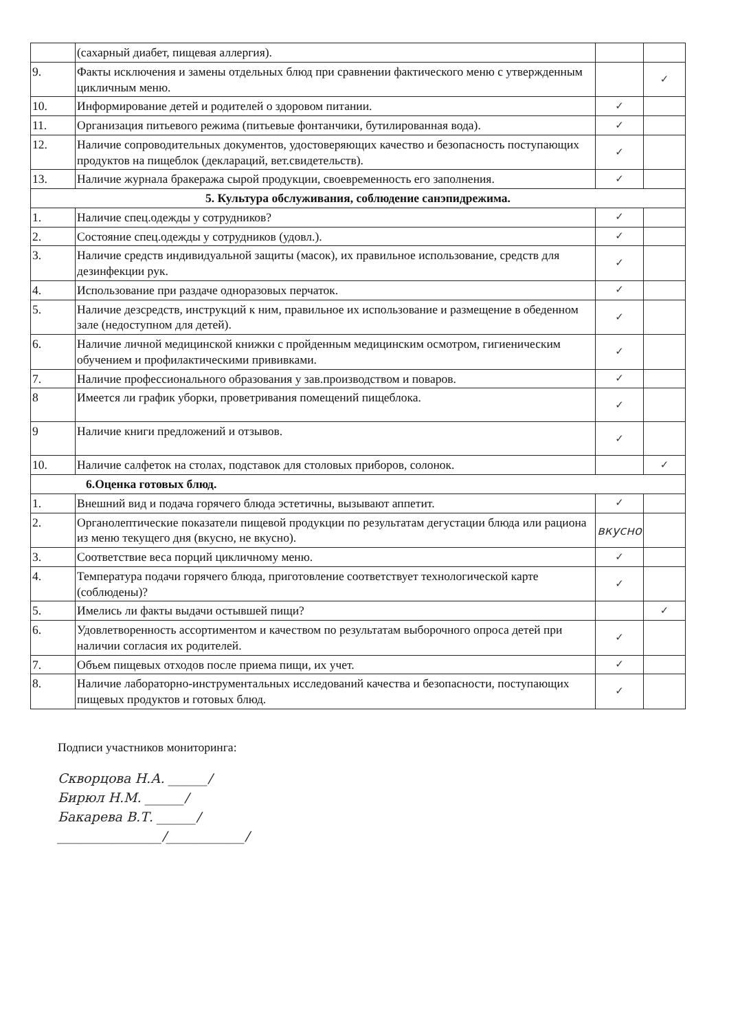| | (сахарный диабет, пищевая аллергия). | | |
| 9. | Факты исключения и замены отдельных блюд при сравнении фактического меню с утвержденным цикличным меню. | | ✓ |
| 10. | Информирование детей и родителей о здоровом питании. | ✓ | |
| 11. | Организация питьевого режима (питьевые фонтанчики, бутилированная вода). | ✓ | |
| 12. | Наличие сопроводительных документов, удостоверяющих качество и безопасность поступающих продуктов на пищеблок (деклараций, вет.свидетельств). | ✓ | |
| 13. | Наличие журнала бракеража сырой продукции, своевременность его заполнения. | ✓ | |
| 5. Культура обслуживания, соблюдение санэпидрежима. | | | |
| 1. | Наличие спец.одежды у сотрудников? | ✓ | |
| 2. | Состояние спец.одежды у сотрудников (удовл.). | ✓ | |
| 3. | Наличие средств индивидуальной защиты (масок), их правильное использование, средств для дезинфекции рук. | ✓ | |
| 4. | Использование при раздаче одноразовых перчаток. | ✓ | |
| 5. | Наличие дезсредств, инструкций к ним, правильное их использование и размещение в обеденном зале (недоступном для детей). | ✓ | |
| 6. | Наличие личной медицинской книжки с пройденным медицинским осмотром, гигиеническим обучением и профилактическими прививками. | ✓ | |
| 7. | Наличие профессионального образования у зав.производством и поваров. | ✓ | |
| 8 | Имеется ли график уборки, проветривания помещений пищеблока. | ✓ | |
| 9 | Наличие книги предложений и отзывов. | ✓ | |
| 10. | Наличие салфеток на столах, подставок для столовых приборов, солонок. | | ✓ |
| 6.Оценка готовых блюд. | | | |
| 1. | Внешний вид и подача горячего блюда эстетичны, вызывают аппетит. | ✓ | |
| 2. | Органолептические показатели пищевой продукции по результатам дегустации блюда или рациона из меню текущего дня (вкусно, не вкусно). | вкусно | |
| 3. | Соответствие веса порций цикличному меню. | ✓ | |
| 4. | Температура подачи горячего блюда, приготовление соответствует технологической карте (соблюдены)? | ✓ | |
| 5. | Имелись ли факты выдачи остывшей пищи? | | ✓ |
| 6. | Удовлетворенность ассортиментом и качеством по результатам выборочного опроса детей при наличии согласия их родителей. | ✓ | |
| 7. | Объем пищевых отходов после приема пищи, их учет. | ✓ | |
| 8. | Наличие лабораторно-инструментальных исследований качества и безопасности, поступающих пищевых продуктов и готовых блюд. | ✓ | |
Подписи участников мониторинга:
Скворцова Н.А. ______/
Бирюл Н.М. ______/
Бакарева В.Т. ______/
________________/____________/